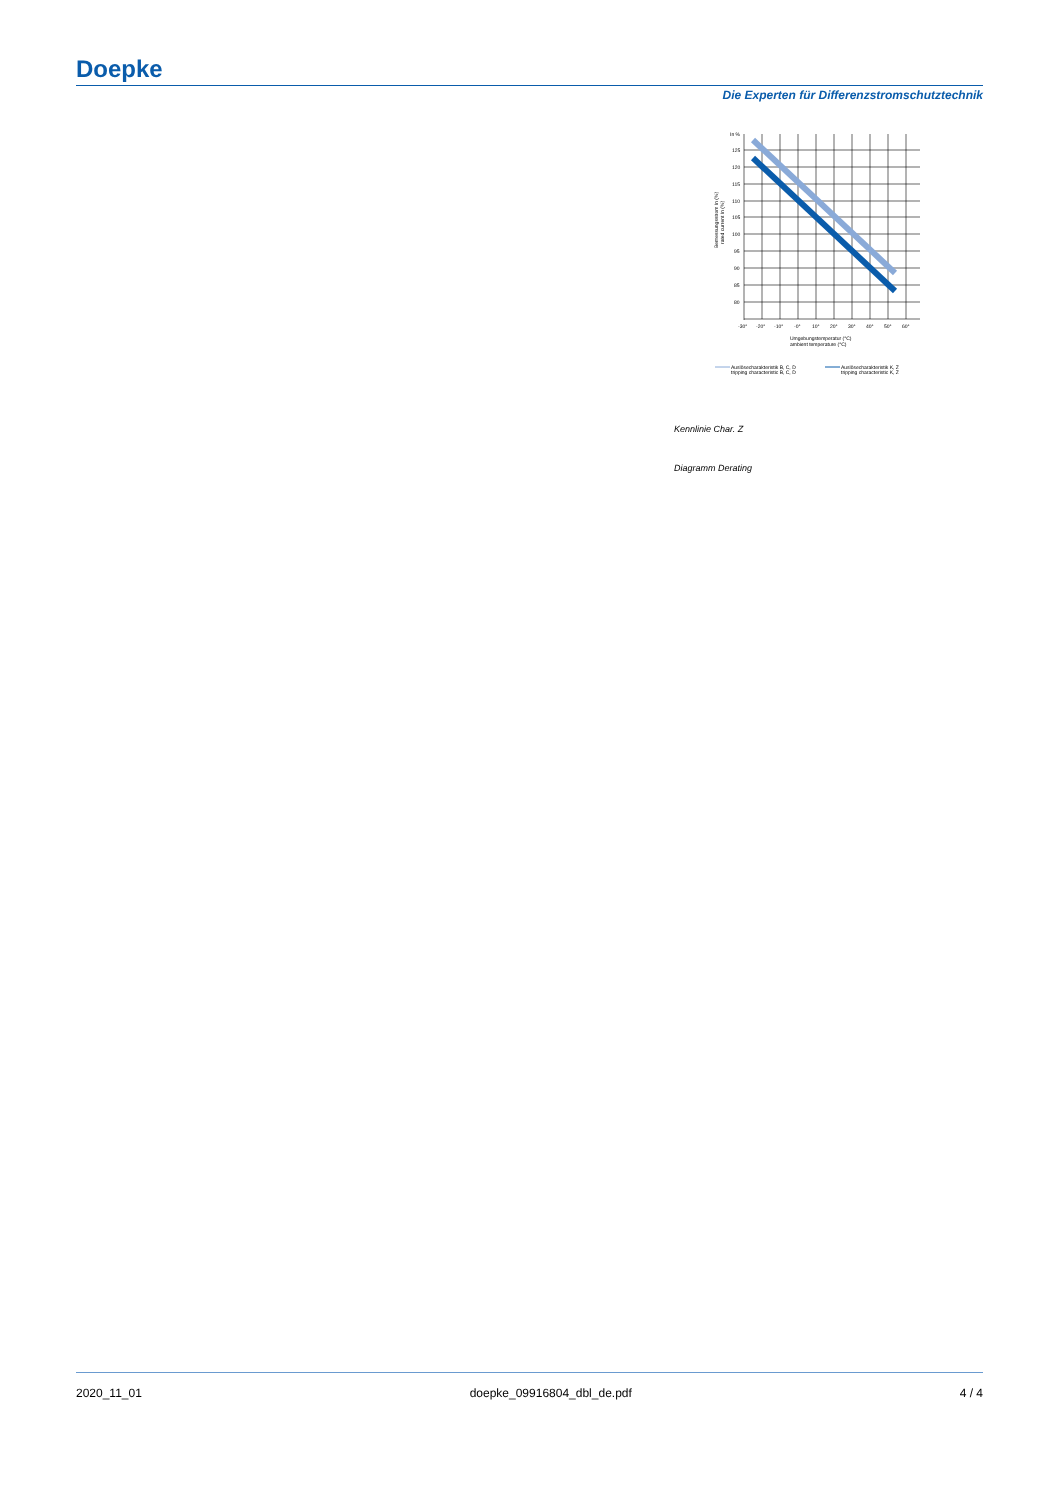Doepke
Die Experten für Differenzstromschutztechnik
In %
125
120
115
110
105
100
95
90
85
80
-30°
-20°
-10°
-0°
10°
20°
30°
40°
50°
60°
Umgebungstemperatur (°C)
ambient temperature (°C)
Bemessungsstrom In (%)
rated current In (%)
Auslösecharakteristik B, C, D
tripping characteristic B, C, D
Auslösecharakteristik K, Z
tripping characteristic K, Z
Kennlinie Char. Z
Diagramm Derating
2020_11_01 doepke_09916804_dbl_de.pdf 4 / 4